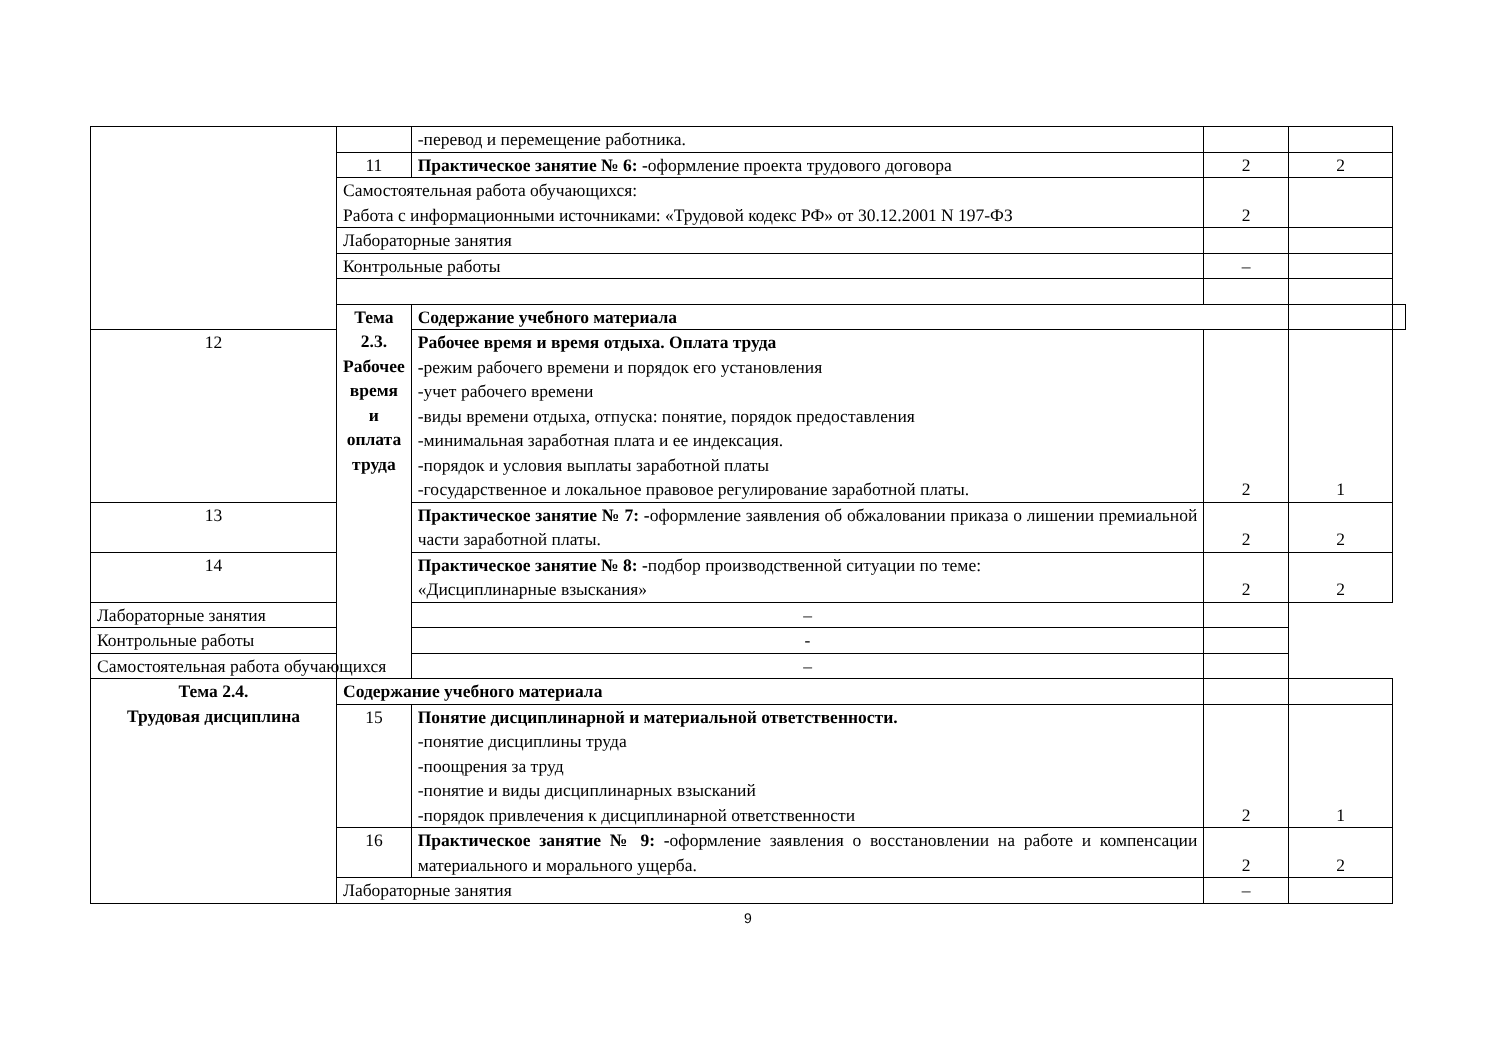| | | -перевод и перемещение работника. | | | |
| | 11 | Практическое занятие № 6: - оформление проекта трудового договора | 2 | 2 | |
| | Самостоятельная работа обучающихся: Работа с информационными источниками: «Трудовой кодекс РФ» от 30.12.2001 N 197-ФЗ | | 2 | | |
| | Лабораторные занятия | | | | |
| | Контрольные работы | | – | | |
| | Тема 2.3. Рабочее время и оплата труда | Содержание учебного материала | | | |
| 12 | | Рабочее время и время отдыха. Оплата труда - режим рабочего времени и порядок его установления -учет рабочего времени -виды времени отдыха, отпуска: понятие, порядок предоставления -минимальная заработная плата и ее индексация. -порядок и условия выплаты заработной платы -государственное и локальное правовое регулирование заработной платы. | 2 | 1 | |
| 13 | | Практическое занятие № 7: - оформление заявления об обжаловании приказа о лишении премиальной части заработной платы. | 2 | 2 | |
| 14 | | Практическое занятие № 8: - подбор производственной ситуации по теме: «Дисциплинарные взыскания» | 2 | 2 | |
| Лабораторные занятия | | – | | | |
| Контрольные работы | | - | | | |
| Самостоятельная работа обучающихся | | – | | | |
| Тема 2.4. Трудовая дисциплина | Содержание учебного материала | | | | |
| | 15 | Понятие дисциплинарной и материальной ответственности. -понятие дисциплины труда -поощрения за труд -понятие и виды дисциплинарных взысканий -порядок привлечения к дисциплинарной ответственности | 2 | 1 | |
| | 16 | Практическое занятие № 9: - оформление заявления о восстановлении на работе и компенсации материального и морального ущерба. | 2 | 2 | |
| | Лабораторные занятия | | – | | |
9